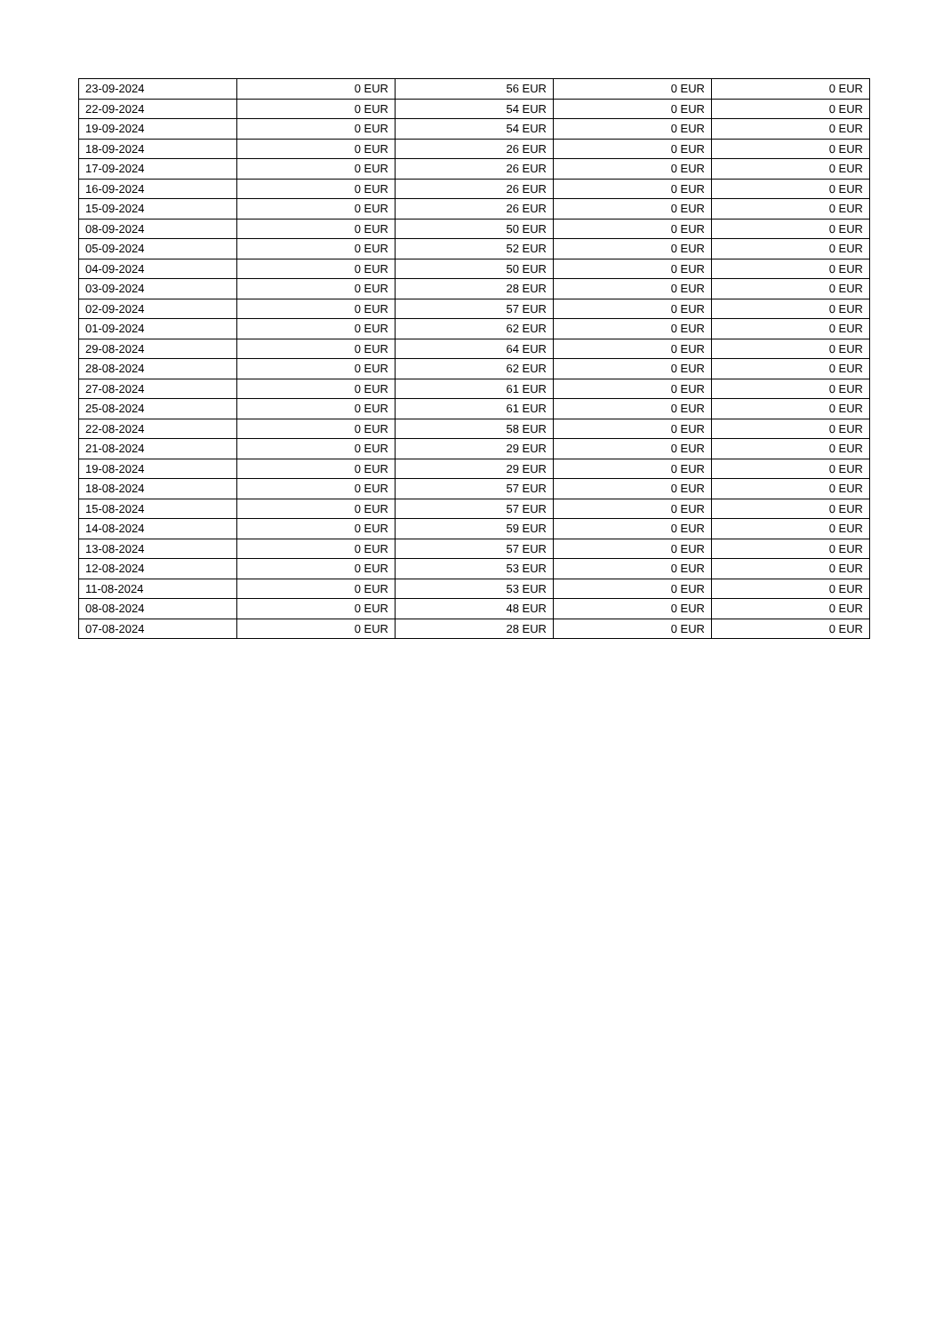| 23-09-2024 | 0 EUR | 56 EUR | 0 EUR | 0 EUR |
| 22-09-2024 | 0 EUR | 54 EUR | 0 EUR | 0 EUR |
| 19-09-2024 | 0 EUR | 54 EUR | 0 EUR | 0 EUR |
| 18-09-2024 | 0 EUR | 26 EUR | 0 EUR | 0 EUR |
| 17-09-2024 | 0 EUR | 26 EUR | 0 EUR | 0 EUR |
| 16-09-2024 | 0 EUR | 26 EUR | 0 EUR | 0 EUR |
| 15-09-2024 | 0 EUR | 26 EUR | 0 EUR | 0 EUR |
| 08-09-2024 | 0 EUR | 50 EUR | 0 EUR | 0 EUR |
| 05-09-2024 | 0 EUR | 52 EUR | 0 EUR | 0 EUR |
| 04-09-2024 | 0 EUR | 50 EUR | 0 EUR | 0 EUR |
| 03-09-2024 | 0 EUR | 28 EUR | 0 EUR | 0 EUR |
| 02-09-2024 | 0 EUR | 57 EUR | 0 EUR | 0 EUR |
| 01-09-2024 | 0 EUR | 62 EUR | 0 EUR | 0 EUR |
| 29-08-2024 | 0 EUR | 64 EUR | 0 EUR | 0 EUR |
| 28-08-2024 | 0 EUR | 62 EUR | 0 EUR | 0 EUR |
| 27-08-2024 | 0 EUR | 61 EUR | 0 EUR | 0 EUR |
| 25-08-2024 | 0 EUR | 61 EUR | 0 EUR | 0 EUR |
| 22-08-2024 | 0 EUR | 58 EUR | 0 EUR | 0 EUR |
| 21-08-2024 | 0 EUR | 29 EUR | 0 EUR | 0 EUR |
| 19-08-2024 | 0 EUR | 29 EUR | 0 EUR | 0 EUR |
| 18-08-2024 | 0 EUR | 57 EUR | 0 EUR | 0 EUR |
| 15-08-2024 | 0 EUR | 57 EUR | 0 EUR | 0 EUR |
| 14-08-2024 | 0 EUR | 59 EUR | 0 EUR | 0 EUR |
| 13-08-2024 | 0 EUR | 57 EUR | 0 EUR | 0 EUR |
| 12-08-2024 | 0 EUR | 53 EUR | 0 EUR | 0 EUR |
| 11-08-2024 | 0 EUR | 53 EUR | 0 EUR | 0 EUR |
| 08-08-2024 | 0 EUR | 48 EUR | 0 EUR | 0 EUR |
| 07-08-2024 | 0 EUR | 28 EUR | 0 EUR | 0 EUR |